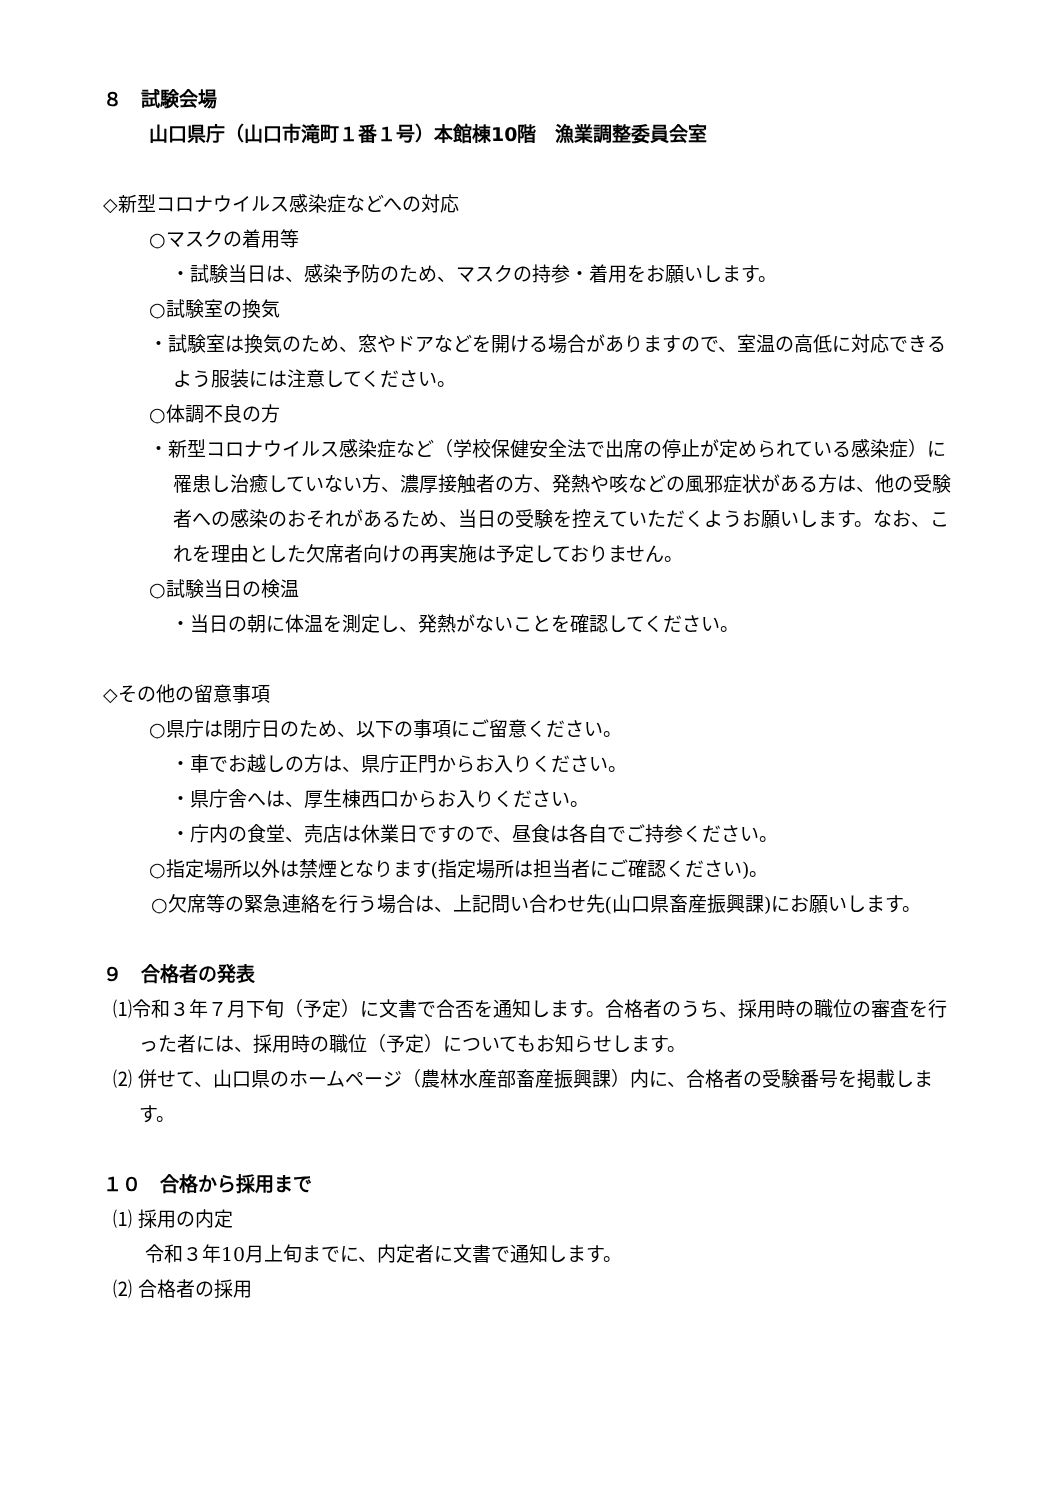８　試験会場
山口県庁（山口市滝町１番１号）本館棟10階　漁業調整委員会室
◇新型コロナウイルス感染症などへの対応
○マスクの着用等
・試験当日は、感染予防のため、マスクの持参・着用をお願いします。
○試験室の換気
・試験室は換気のため、窓やドアなどを開ける場合がありますので、室温の高低に対応できるよう服装には注意してください。
○体調不良の方
・新型コロナウイルス感染症など（学校保健安全法で出席の停止が定められている感染症）に罹患し治癒していない方、濃厚接触者の方、発熱や咳などの風邪症状がある方は、他の受験者への感染のおそれがあるため、当日の受験を控えていただくようお願いします。なお、これを理由とした欠席者向けの再実施は予定しておりません。
○試験当日の検温
・当日の朝に体温を測定し、発熱がないことを確認してください。
◇その他の留意事項
○県庁は閉庁日のため、以下の事項にご留意ください。
・車でお越しの方は、県庁正門からお入りください。
・県庁舎へは、厚生棟西口からお入りください。
・庁内の食堂、売店は休業日ですので、昼食は各自でご持参ください。
○指定場所以外は禁煙となります(指定場所は担当者にご確認ください)。
○欠席等の緊急連絡を行う場合は、上記問い合わせ先(山口県畜産振興課)にお願いします。
９　合格者の発表
⑴令和３年７月下旬（予定）に文書で合否を通知します。合格者のうち、採用時の職位の審査を行った者には、採用時の職位（予定）についてもお知らせします。
⑵ 併せて、山口県のホームページ（農林水産部畜産振興課）内に、合格者の受験番号を掲載します。
１０　合格から採用まで
⑴ 採用の内定
令和３年10月上旬までに、内定者に文書で通知します。
⑵ 合格者の採用